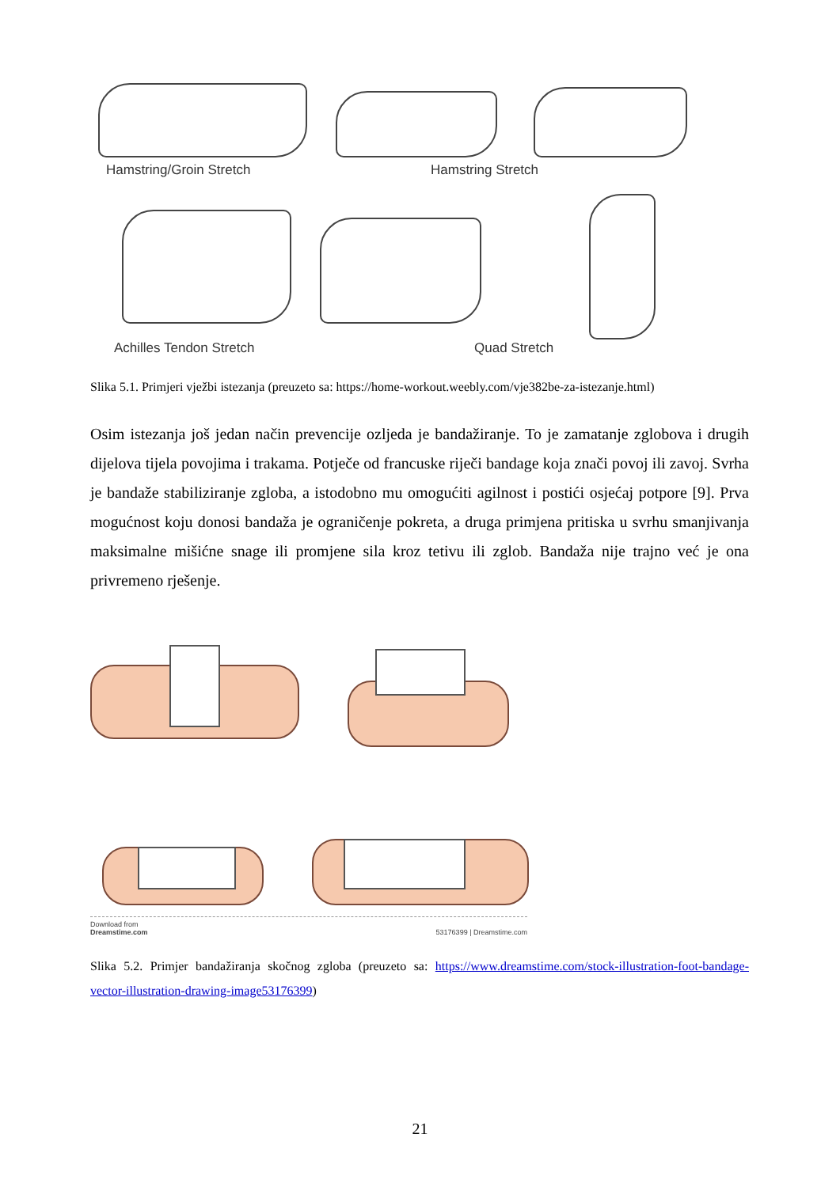Hamstring/Groin Stretch Hamstring Stretch
Achilles Tendon Stretch Quad Stretch
Slika 5.1. Primjeri vježbi istezanja (preuzeto sa: https://home-workout.weebly.com/vje382be-za-istezanje.html)
Osim istezanja još jedan način prevencije ozljeda je bandažiranje. To je zamatanje zglobova i drugih dijelova tijela povojima i trakama. Potječe od francuske riječi bandage koja znači povoj ili zavoj. Svrha je bandaže stabiliziranje zgloba, a istodobno mu omogućiti agilnost i postići osjećaj potpore [9]. Prva mogućnost koju donosi bandaža je ograničenje pokreta, a druga primjena pritiska u svrhu smanjivanja maksimalne mišićne snage ili promjene sila kroz tetivu ili zglob. Bandaža nije trajno već je ona privremeno rješenje.
Download from
Dreamstime.com 53176399 | Dreamstime.com
Slika 5.2. Primjer bandažiranja skočnog zgloba (preuzeto sa: https://www.dreamstime.com/stock-illustration-foot-bandage-vector-illustration-drawing-image53176399)
21